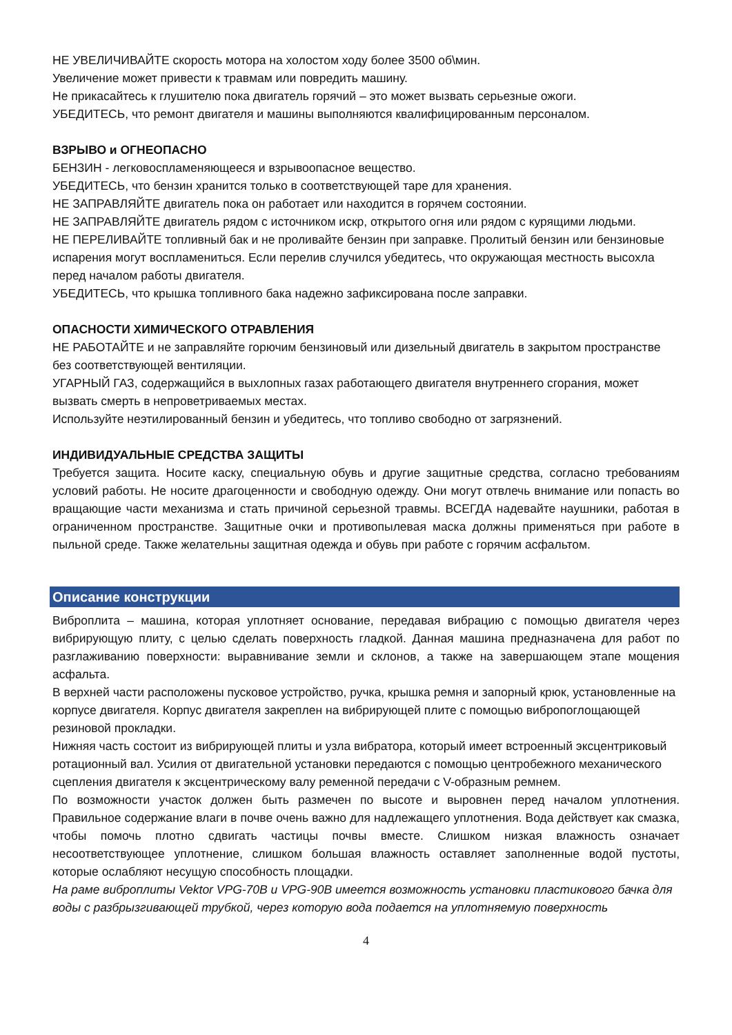НЕ УВЕЛИЧИВАЙТЕ скорость мотора на холостом ходу более 3500 об\мин.
Увеличение может привести к травмам или повредить машину.
Не прикасайтесь к глушителю пока двигатель горячий – это может вызвать серьезные ожоги.
УБЕДИТЕСЬ, что ремонт двигателя и машины выполняются квалифицированным персоналом.
ВЗРЫВО и ОГНЕОПАСНО
БЕНЗИН - легковоспламеняющееся и взрывоопасное вещество.
УБЕДИТЕСЬ, что бензин хранится только в соответствующей таре для хранения.
НЕ ЗАПРАВЛЯЙТЕ двигатель пока он работает или находится в горячем состоянии.
НЕ ЗАПРАВЛЯЙТЕ двигатель рядом с источником искр, открытого огня или рядом с курящими людьми.
НЕ ПЕРЕЛИВАЙТЕ топливный бак и не проливайте бензин при заправке. Пролитый бензин или бензиновые испарения могут воспламениться. Если перелив случился убедитесь, что окружающая местность высохла перед началом работы двигателя.
УБЕДИТЕСЬ, что крышка топливного бака надежно зафиксирована после заправки.
ОПАСНОСТИ ХИМИЧЕСКОГО ОТРАВЛЕНИЯ
НЕ РАБОТАЙТЕ и не заправляйте горючим бензиновый или дизельный двигатель в закрытом пространстве без соответствующей вентиляции.
УГАРНЫЙ ГАЗ, содержащийся в выхлопных газах работающего двигателя внутреннего сгорания, может вызвать смерть в непроветриваемых местах.
Используйте неэтилированный бензин и убедитесь, что топливо свободно от загрязнений.
ИНДИВИДУАЛЬНЫЕ СРЕДСТВА ЗАЩИТЫ
Требуется защита. Носите каску, специальную обувь и другие защитные средства, согласно требованиям условий работы. Не носите драгоценности и свободную одежду. Они могут отвлечь внимание или попасть во вращающие части механизма и стать причиной серьезной травмы. ВСЕГДА надевайте наушники, работая в ограниченном пространстве. Защитные очки и противопылевая маска должны применяться при работе в пыльной среде. Также желательны защитная одежда и обувь при работе с горячим асфальтом.
Описание конструкции
Виброплита – машина, которая уплотняет основание, передавая вибрацию с помощью двигателя через вибрирующую плиту, с целью сделать поверхность гладкой. Данная машина предназначена для работ по разглаживанию поверхности: выравнивание земли и склонов, а также на завершающем этапе мощения асфальта.
В верхней части расположены пусковое устройство, ручка, крышка ремня и запорный крюк, установленные на корпусе двигателя. Корпус двигателя закреплен на вибрирующей плите с помощью вибропоглощающей резиновой прокладки.
Нижняя часть состоит из вибрирующей плиты и узла вибратора, который имеет встроенный эксцентриковый ротационный вал. Усилия от двигательной установки передаются с помощью центробежного механического сцепления двигателя к эксцентрическому валу ременной передачи с V-образным ремнем.
По возможности участок должен быть размечен по высоте и выровнен перед началом уплотнения. Правильное содержание влаги в почве очень важно для надлежащего уплотнения. Вода действует как смазка, чтобы помочь плотно сдвигать частицы почвы вместе. Слишком низкая влажность означает несоответствующее уплотнение, слишком большая влажность оставляет заполненные водой пустоты, которые ослабляют несущую способность площадки.
На раме виброплиты Vektor VPG-70B и VPG-90B имеется возможность установки пластикового бачка для воды с разбрызгивающей трубкой, через которую вода подается на уплотняемую поверхность
4